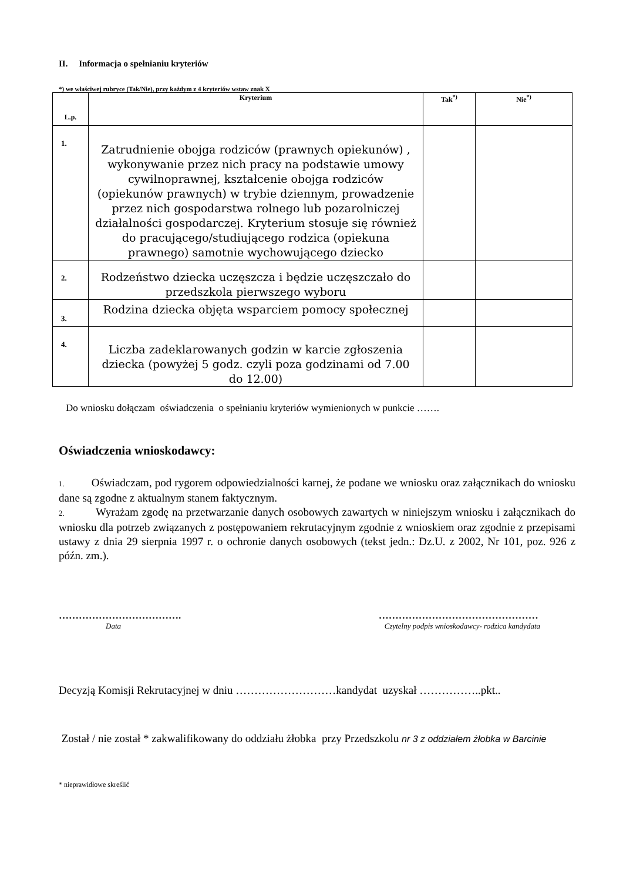II. Informacja o spełnianiu kryteriów
*) we właściwej rubryce (Tak/Nie), przy każdym z 4 kryteriów wstaw znak X
| L.p. | Kryterium | Tak<sup>*)</sup> | Nie<sup>*)</sup> |
| --- | --- | --- | --- |
| 1. | Zatrudnienie obojga rodziców (prawnych opiekunów) , wykonywanie przez nich pracy na podstawie umowy cywilnoprawnej, kształcenie obojga rodziców (opiekunów prawnych) w trybie dziennym, prowadzenie przez nich gospodarstwa rolnego lub pozarolniczej działalności gospodarczej. Kryterium stosuje się również do pracującego/studiującego rodzica (opiekuna prawnego) samotnie wychowującego dziecko | | |
| 2. | Rodzeństwo dziecka uczęszcza i będzie uczęszczało do przedszkola pierwszego wyboru | | |
| 3. | Rodzina dziecka objęta wsparciem pomocy społecznej | | |
| 4. | Liczba zadeklarowanych godzin w karcie zgłoszenia dziecka (powyżej 5 godz. czyli poza godzinami od 7.00 do 12.00) | | |
Do wniosku dołączam oświadczenia o spełnianiu kryteriów wymienionych w punkcie …….
Oświadczenia wnioskodawcy:
1. Oświadczam, pod rygorem odpowiedzialności karnej, że podane we wniosku oraz załącznikach do wniosku dane są zgodne z aktualnym stanem faktycznym.
2. Wyrażam zgodę na przetwarzanie danych osobowych zawartych w niniejszym wniosku i załącznikach do wniosku dla potrzeb związanych z postępowaniem rekrutacyjnym zgodnie z wnioskiem oraz zgodnie z przepisami ustawy z dnia 29 sierpnia 1997 r. o ochronie danych osobowych (tekst jedn.: Dz.U. z 2002, Nr 101, poz. 926 z późn. zm.).
……………………………….
Data
…………………………………………
Czytelny podpis wnioskodawcy- rodzica kandydata
Decyzją Komisji Rekrutacyjnej w dniu ………………………kandydat uzyskał ……………..pkt..
Został / nie został * zakwalifikowany do oddziału żłobka przy Przedszkolu nr 3 z oddziałem żłobka w Barcinie
* nieprawidłowe skreślić